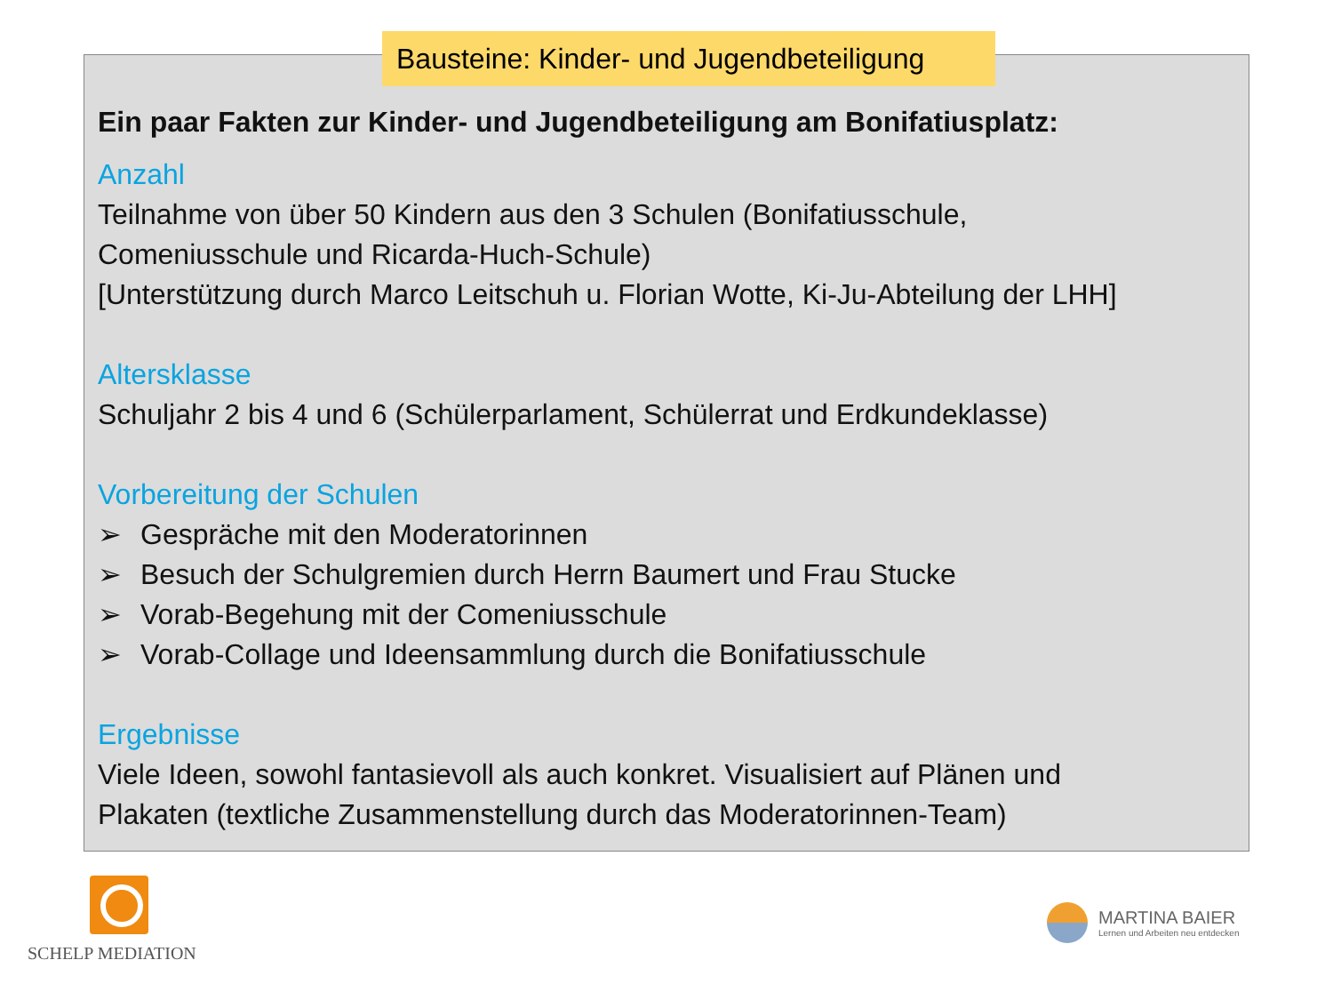Bausteine: Kinder- und Jugendbeteiligung
Ein paar Fakten zur Kinder- und Jugendbeteiligung am Bonifatiusplatz:
Anzahl
Teilnahme von über 50 Kindern aus den 3 Schulen (Bonifatiusschule,
Comeniusschule und Ricarda-Huch-Schule)
[Unterstützung durch Marco Leitschuh u. Florian Wotte, Ki-Ju-Abteilung der LHH]
Altersklasse
Schuljahr 2 bis 4 und 6 (Schülerparlament, Schülerrat und Erdkundeklasse)
Vorbereitung der Schulen
➢ Gespräche mit den Moderatorinnen
➢ Besuch der Schulgremien durch Herrn Baumert und Frau Stucke
➢ Vorab-Begehung mit der Comeniusschule
➢ Vorab-Collage und Ideensammlung durch die Bonifatiusschule
Ergebnisse
Viele Ideen, sowohl fantasievoll als auch konkret. Visualisiert auf Plänen und
Plakaten (textliche Zusammenstellung durch das Moderatorinnen-Team)
SCHELP MEDIATION
MARTINA BAIER
Lernen und Arbeiten neu entdecken